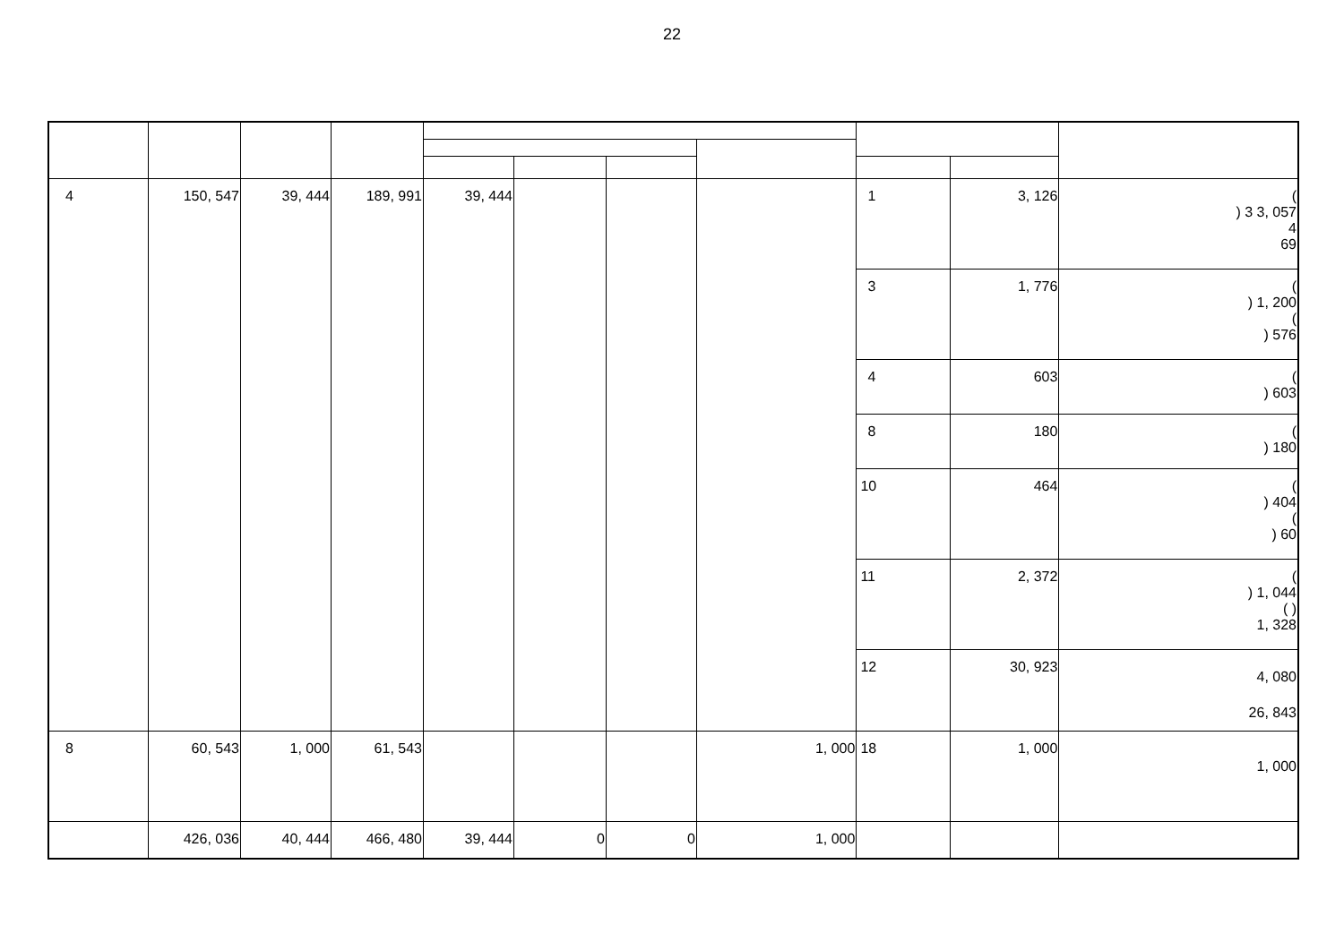22
| 4 | 150, 547 | 39, 444 | 189, 991 | 39, 444 | | | | 1 | 3, 126 | ( ) 3 3, 057 4 69 |
| | | | | | | | | 3 | 1, 776 | ( ) 1, 200 ( ) 576 |
| | | | | | | | | 4 | 603 | ( ) 603 |
| | | | | | | | | 8 | 180 | ( ) 180 |
| | | | | | | | | 10 | 464 | ( ) 404 ( ) 60 |
| | | | | | | | | 11 | 2, 372 | ( ) 1, 044 ( ) 1, 328 |
| | | | | | | | | 12 | 30, 923 | 4, 080 26, 843 |
| 8 | 60, 543 | 1, 000 | 61, 543 | | | | 1, 000 | 18 | 1, 000 | 1, 000 |
| | 426, 036 | 40, 444 | 466, 480 | 39, 444 | 0 | 0 | 1, 000 | | | |